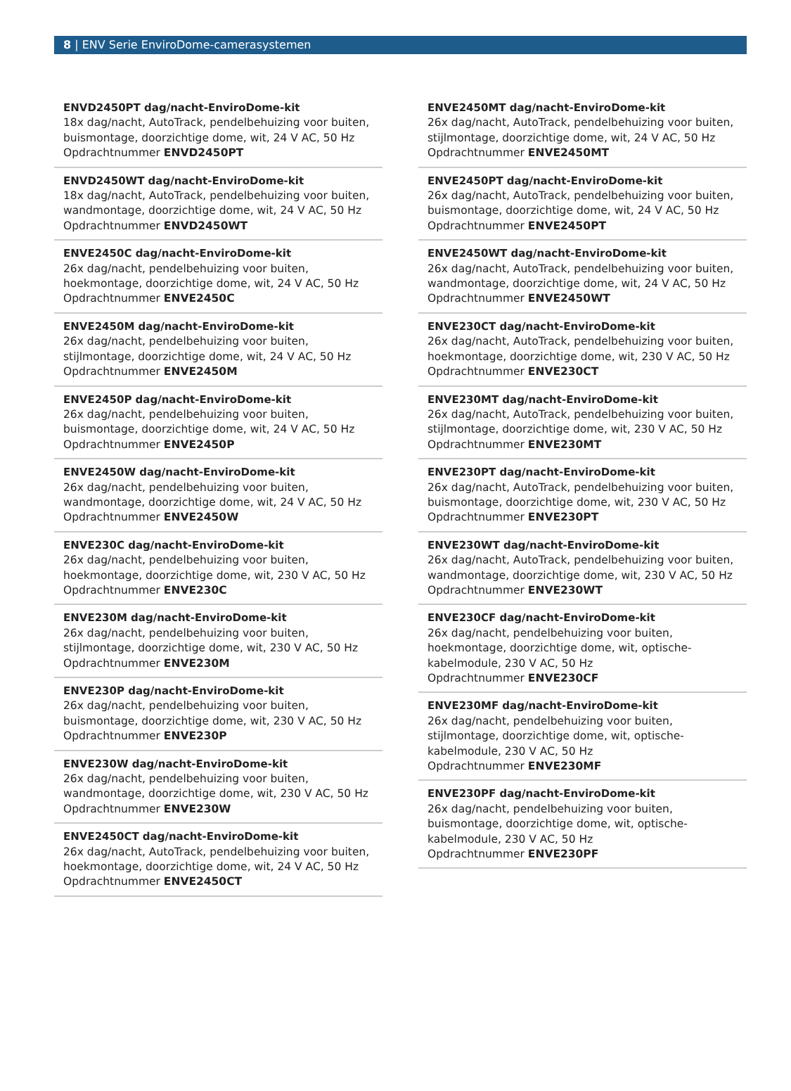8 | ENV Serie EnviroDome-camerasystemen
ENVD2450PT dag/nacht-EnviroDome-kit
18x dag/nacht, AutoTrack, pendelbehuizing voor buiten, buismontage, doorzichtige dome, wit, 24 V AC, 50 Hz
Opdrachtnummer ENVD2450PT
ENVD2450WT dag/nacht-EnviroDome-kit
18x dag/nacht, AutoTrack, pendelbehuizing voor buiten, wandmontage, doorzichtige dome, wit, 24 V AC, 50 Hz
Opdrachtnummer ENVD2450WT
ENVE2450C dag/nacht-EnviroDome-kit
26x dag/nacht, pendelbehuizing voor buiten, hoekmontage, doorzichtige dome, wit, 24 V AC, 50 Hz
Opdrachtnummer ENVE2450C
ENVE2450M dag/nacht-EnviroDome-kit
26x dag/nacht, pendelbehuizing voor buiten, stijlmontage, doorzichtige dome, wit, 24 V AC, 50 Hz
Opdrachtnummer ENVE2450M
ENVE2450P dag/nacht-EnviroDome-kit
26x dag/nacht, pendelbehuizing voor buiten, buismontage, doorzichtige dome, wit, 24 V AC, 50 Hz
Opdrachtnummer ENVE2450P
ENVE2450W dag/nacht-EnviroDome-kit
26x dag/nacht, pendelbehuizing voor buiten, wandmontage, doorzichtige dome, wit, 24 V AC, 50 Hz
Opdrachtnummer ENVE2450W
ENVE230C dag/nacht-EnviroDome-kit
26x dag/nacht, pendelbehuizing voor buiten, hoekmontage, doorzichtige dome, wit, 230 V AC, 50 Hz
Opdrachtnummer ENVE230C
ENVE230M dag/nacht-EnviroDome-kit
26x dag/nacht, pendelbehuizing voor buiten, stijlmontage, doorzichtige dome, wit, 230 V AC, 50 Hz
Opdrachtnummer ENVE230M
ENVE230P dag/nacht-EnviroDome-kit
26x dag/nacht, pendelbehuizing voor buiten, buismontage, doorzichtige dome, wit, 230 V AC, 50 Hz
Opdrachtnummer ENVE230P
ENVE230W dag/nacht-EnviroDome-kit
26x dag/nacht, pendelbehuizing voor buiten, wandmontage, doorzichtige dome, wit, 230 V AC, 50 Hz
Opdrachtnummer ENVE230W
ENVE2450CT dag/nacht-EnviroDome-kit
26x dag/nacht, AutoTrack, pendelbehuizing voor buiten, hoekmontage, doorzichtige dome, wit, 24 V AC, 50 Hz
Opdrachtnummer ENVE2450CT
ENVE2450MT dag/nacht-EnviroDome-kit
26x dag/nacht, AutoTrack, pendelbehuizing voor buiten, stijlmontage, doorzichtige dome, wit, 24 V AC, 50 Hz
Opdrachtnummer ENVE2450MT
ENVE2450PT dag/nacht-EnviroDome-kit
26x dag/nacht, AutoTrack, pendelbehuizing voor buiten, buismontage, doorzichtige dome, wit, 24 V AC, 50 Hz
Opdrachtnummer ENVE2450PT
ENVE2450WT dag/nacht-EnviroDome-kit
26x dag/nacht, AutoTrack, pendelbehuizing voor buiten, wandmontage, doorzichtige dome, wit, 24 V AC, 50 Hz
Opdrachtnummer ENVE2450WT
ENVE230CT dag/nacht-EnviroDome-kit
26x dag/nacht, AutoTrack, pendelbehuizing voor buiten, hoekmontage, doorzichtige dome, wit, 230 V AC, 50 Hz
Opdrachtnummer ENVE230CT
ENVE230MT dag/nacht-EnviroDome-kit
26x dag/nacht, AutoTrack, pendelbehuizing voor buiten, stijlmontage, doorzichtige dome, wit, 230 V AC, 50 Hz
Opdrachtnummer ENVE230MT
ENVE230PT dag/nacht-EnviroDome-kit
26x dag/nacht, AutoTrack, pendelbehuizing voor buiten, buismontage, doorzichtige dome, wit, 230 V AC, 50 Hz
Opdrachtnummer ENVE230PT
ENVE230WT dag/nacht-EnviroDome-kit
26x dag/nacht, AutoTrack, pendelbehuizing voor buiten, wandmontage, doorzichtige dome, wit, 230 V AC, 50 Hz
Opdrachtnummer ENVE230WT
ENVE230CF dag/nacht-EnviroDome-kit
26x dag/nacht, pendelbehuizing voor buiten, hoekmontage, doorzichtige dome, wit, optische-kabelmodule, 230 V AC, 50 Hz
Opdrachtnummer ENVE230CF
ENVE230MF dag/nacht-EnviroDome-kit
26x dag/nacht, pendelbehuizing voor buiten, stijlmontage, doorzichtige dome, wit, optische-kabelmodule, 230 V AC, 50 Hz
Opdrachtnummer ENVE230MF
ENVE230PF dag/nacht-EnviroDome-kit
26x dag/nacht, pendelbehuizing voor buiten, buismontage, doorzichtige dome, wit, optische-kabelmodule, 230 V AC, 50 Hz
Opdrachtnummer ENVE230PF